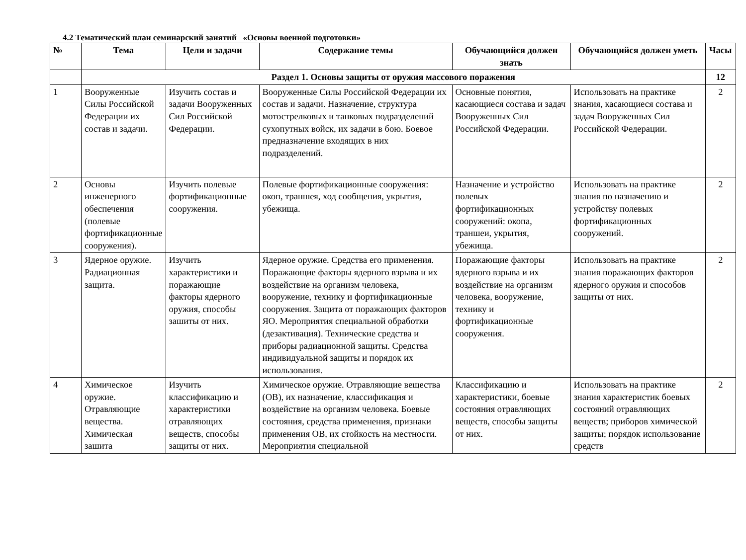4.2 Тематический план семинарский занятий «Основы военной подготовки»
| № | Тема | Цели и задачи | Содержание темы | Обучающийся должен знать | Обучающийся должен уметь | Часы |
| --- | --- | --- | --- | --- | --- | --- |
| | Раздел 1. Основы защиты от оружия массового поражения | | | | | 12 |
| 1 | Вооруженные Силы Российской Федерации их состав и задачи. | Изучить состав и задачи Вооруженных Сил Российской Федерации. | Вооруженные Силы Российской Федерации их состав и задачи. Назначение, структура мотострелковых и танковых подразделений сухопутных войск, их задачи в бою. Боевое предназначение входящих в них подразделений. | Основные понятия, касающиеся состава и задач Вооруженных Сил Российской Федерации. | Использовать на практике знания, касающиеся состава и задач Вооруженных Сил Российской Федерации. | 2 |
| 2 | Основы инженерного обеспечения (полевые фортификационные сооружения). | Изучить полевые фортификационные сооружения. | Полевые фортификационные сооружения: окоп, траншея, ход сообщения, укрытия, убежища. | Назначение и устройство полевых фортификационных сооружений: окопа, траншеи, укрытия, убежища. | Использовать на практике знания по назначению и устройству полевых фортификационных сооружений. | 2 |
| 3 | Ядерное оружие. Радиационная защита. | Изучить характеристики и поражающие факторы ядерного оружия, способы зашиты от них. | Ядерное оружие. Средства его применения. Поражающие факторы ядерного взрыва и их воздействие на организм человека, вооружение, технику и фортификационные сооружения. Защита от поражающих факторов ЯО. Мероприятия специальной обработки (дезактивация). Технические средства и приборы радиационной защиты. Средства индивидуальной защиты и порядок их использования. | Поражающие факторы ядерного взрыва и их воздействие на организм человека, вооружение, технику и фортификационные сооружения. | Использовать на практике знания поражающих факторов ядерного оружия и способов защиты от них. | 2 |
| 4 | Химическое оружие. Отравляющие вещества. Химическая зашита | Изучить классификацию и характеристики отравляющих веществ, способы защиты от них. | Химическое оружие. Отравляющие вещества (ОВ), их назначение, классификация и воздействие на организм человека. Боевые состояния, средства применения, признаки применения ОВ, их стойкость на местности. Мероприятия специальной | Классификацию и характеристики, боевые состояния отравляющих веществ, способы защиты от них. | Использовать на практике знания характеристик боевых состояний отравляющих веществ; приборов химической защиты; порядок использование средств | 2 |